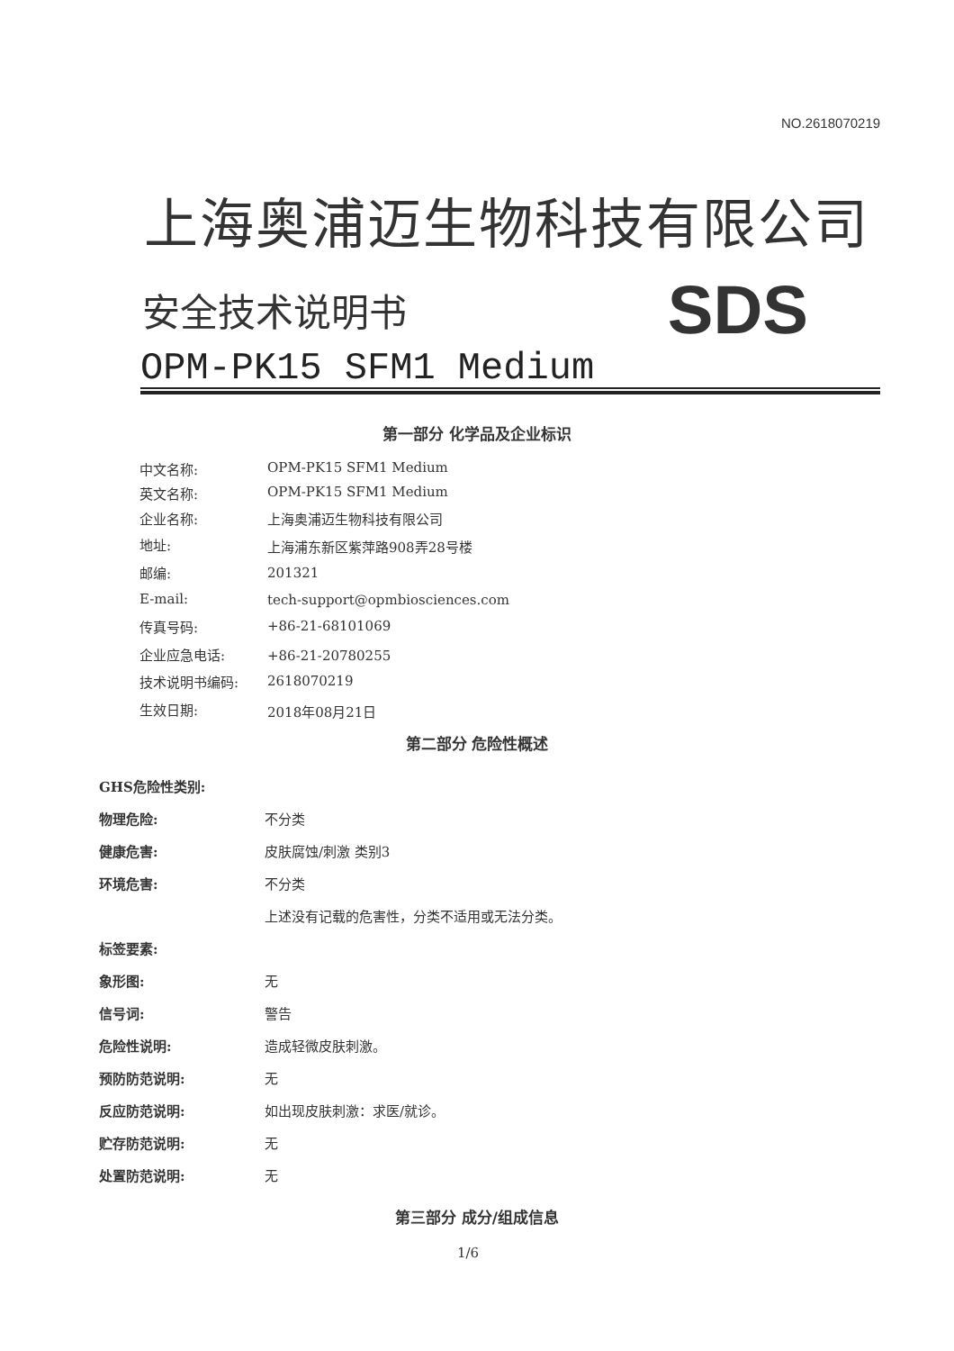NO.2618070219
上海奥浦迈生物科技有限公司
安全技术说明书 SDS
OPM-PK15 SFM1 Medium
第一部分 化学品及企业标识
中文名称: OPM-PK15 SFM1 Medium
英文名称: OPM-PK15 SFM1 Medium
企业名称: 上海奥浦迈生物科技有限公司
地址: 上海浦东新区紫萍路908弄28号楼
邮编: 201321
E-mail:
tech-support@opmbiosciences.com
传真号码: +86-21-68101069
企业应急电话: +86-21-20780255
技术说明书编码: 2618070219
生效日期: 2018年08月21日
第二部分 危险性概述
GHS危险性类别:
物理危险: 不分类
健康危害: 皮肤腐蚀/刺激 类别3
环境危害: 不分类
上述没有记载的危害性，分类不适用或无法分类。
标签要素:
象形图: 无
信号词: 警告
危险性说明: 造成轻微皮肤刺激。
预防防范说明: 无
反应防范说明: 如出现皮肤刺激：求医/就诊。
贮存防范说明: 无
处置防范说明: 无
第三部分 成分/组成信息
1/6